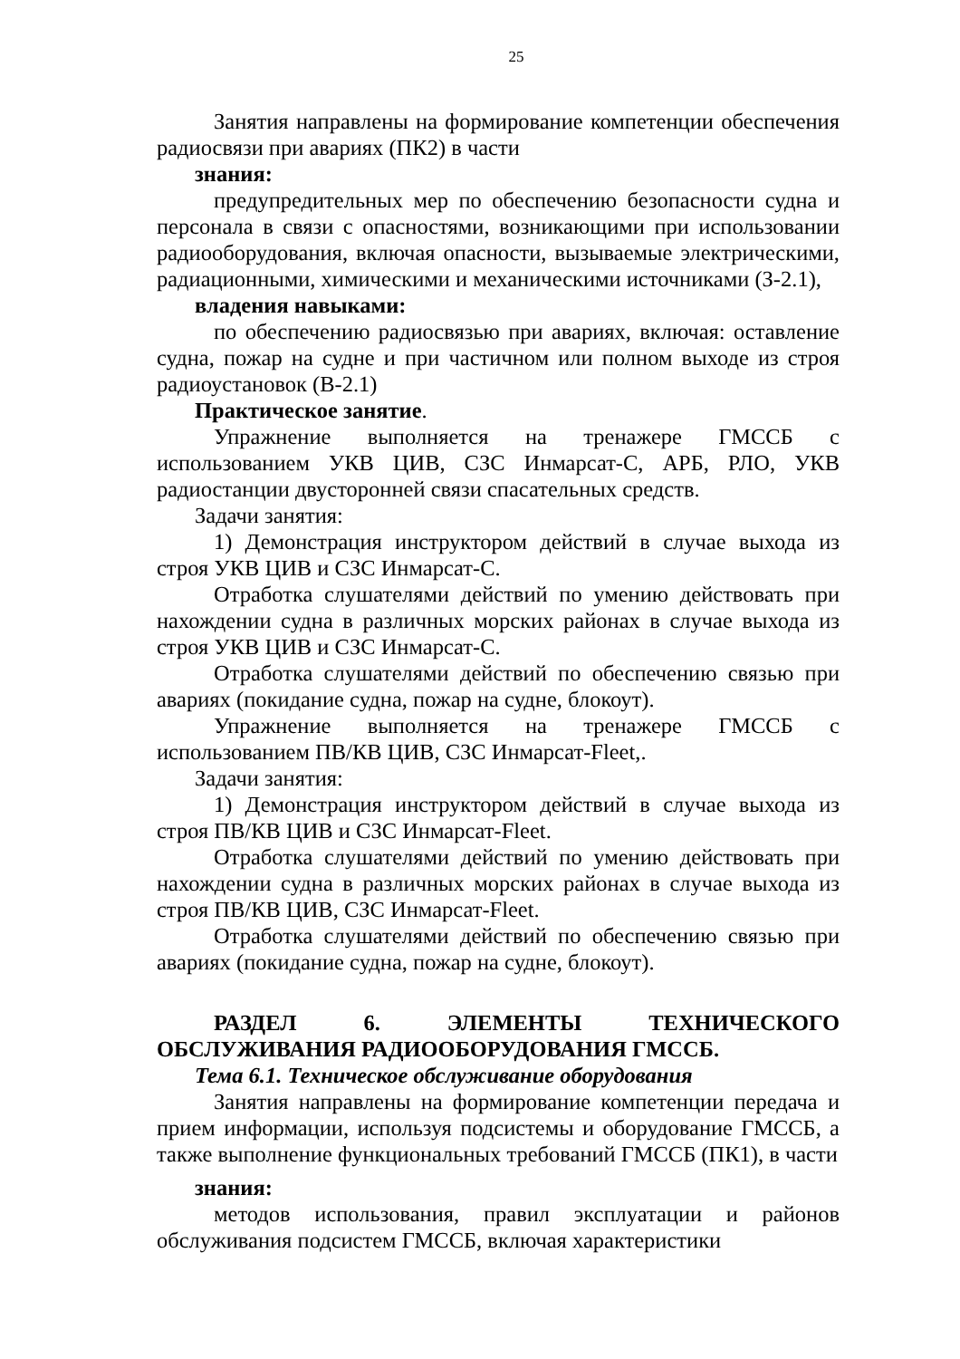25
Занятия направлены на формирование компетенции обеспечения радиосвязи при авариях (ПК2) в части
знания:
предупредительных мер по обеспечению безопасности судна и персонала в связи с опасностями, возникающими при использовании радиооборудования, включая опасности, вызываемые электрическими, радиационными, химическими и механическими источниками (З-2.1),
владения навыками:
по обеспечению радиосвязью при авариях, включая: оставление судна, пожар на судне и при частичном или полном выходе из строя радиоустановок (В-2.1)
Практическое занятие.
Упражнение выполняется на тренажере ГМССБ с использованием УКВ ЦИВ, СЗС Инмарсат-С, АРБ, РЛО, УКВ радиостанции двусторонней связи спасательных средств.
Задачи занятия:
1) Демонстрация инструктором действий в случае выхода из строя УКВ ЦИВ и СЗС Инмарсат-С.
Отработка слушателями действий по умению действовать при нахождении судна в различных морских районах в случае выхода из строя УКВ ЦИВ и СЗС Инмарсат-С.
Отработка слушателями действий по обеспечению связью при авариях (покидание судна, пожар на судне, блокоут).
Упражнение выполняется на тренажере ГМССБ с использованием ПВ/КВ ЦИВ, СЗС Инмарсат-Fleet,.
Задачи занятия:
1) Демонстрация инструктором действий в случае выхода из строя ПВ/КВ ЦИВ и СЗС Инмарсат-Fleet.
Отработка слушателями действий по умению действовать при нахождении судна в различных морских районах в случае выхода из строя ПВ/КВ ЦИВ, СЗС Инмарсат-Fleet.
Отработка слушателями действий по обеспечению связью при авариях (покидание судна, пожар на судне, блокоут).
РАЗДЕЛ 6. ЭЛЕМЕНТЫ ТЕХНИЧЕСКОГО ОБСЛУЖИВАНИЯ РАДИООБОРУДОВАНИЯ ГМССБ.
Тема 6.1. Техническое обслуживание оборудования
Занятия направлены на формирование компетенции передача и прием информации, используя подсистемы и оборудование ГМССБ, а также выполнение функциональных требований ГМССБ (ПК1), в части
знания:
методов использования, правил эксплуатации и районов обслуживания подсистем ГМССБ, включая характеристики